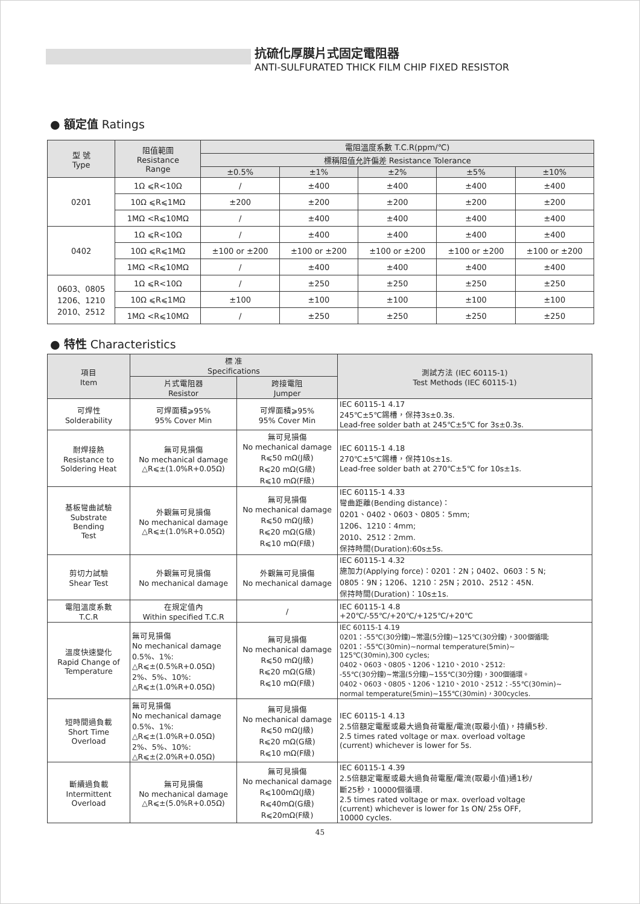抗硫化厚膜片式固定電阻器
ANTI-SULFURATED THICK FILM CHIP FIXED RESISTOR
● 額定值 Ratings
| 型 號 Type | 阻值範圍 Resistance Range | 電阻溫度系數 T.C.R(ppm/℃) | | | | |
| --- | --- | --- | --- | --- | --- | --- |
| | | 標稱阻值允許偏差 Resistance Tolerance | | | | |
| | | ±0.5% | ±1% | ±2% | ±5% | ±10% |
| 0201 | 1Ω ⩽R<10Ω | / | ±400 | ±400 | ±400 | ±400 |
| | 10Ω ⩽R⩽1MΩ | ±200 | ±200 | ±200 | ±200 | ±200 |
| | 1MΩ <R⩽10MΩ | / | ±400 | ±400 | ±400 | ±400 |
| 0402 | 1Ω ⩽R<10Ω | / | ±400 | ±400 | ±400 | ±400 |
| | 10Ω ⩽R⩽1MΩ | ±100 or ±200 | ±100 or ±200 | ±100 or ±200 | ±100 or ±200 | ±100 or ±200 |
| | 1MΩ <R⩽10MΩ | / | ±400 | ±400 | ±400 | ±400 |
| 0603、0805 1206、1210 2010、2512 | 1Ω ⩽R<10Ω | / | ±250 | ±250 | ±250 | ±250 |
| | 10Ω ⩽R⩽1MΩ | ±100 | ±100 | ±100 | ±100 | ±100 |
| | 1MΩ <R⩽10MΩ | / | ±250 | ±250 | ±250 | ±250 |
● 特性 Characteristics
| 項目 Item | 標 准 Specifications | | 測試方法 (IEC 60115-1) Test Methods (IEC 60115-1) |
| --- | --- | --- | --- |
| | 片式電阻器 Resistor | 跨接電阻 Jumper | |
| 可焊性 Solderability | 可焊面積⩾95% 95% Cover Min | 可焊面積⩾95% 95% Cover Min | IEC 60115-1 4.17 245℃±5℃錫槽，保持3s±0.3s. Lead-free solder bath at 245℃±5℃ for 3s±0.3s. |
| 耐焊接熱 Resistance to Soldering Heat | 無可見損傷 No mechanical damage △R⩽±(1.0%R+0.05Ω) | 無可見損傷 No mechanical damage R⩽50 mΩ(J級) R⩽20 mΩ(G級) R⩽10 mΩ(F級) | IEC 60115-1 4.18 270℃±5℃錫槽，保持10s±1s. Lead-free solder bath at 270℃±5℃ for 10s±1s. |
| 基板彎曲試驗 Substrate Bending Test | 外觀無可見損傷 No mechanical damage △R⩽±(1.0%R+0.05Ω) | 無可見損傷 No mechanical damage R⩽50 mΩ(J級) R⩽20 mΩ(G級) R⩽10 mΩ(F級) | IEC 60115-1 4.33 彎曲距離(Bending distance)： 0201、0402、0603、0805：5mm; 1206、1210：4mm; 2010、2512：2mm. 保持時間(Duration):60s±5s. |
| 剪切力試驗 Shear Test | 外觀無可見損傷 No mechanical damage | 外觀無可見損傷 No mechanical damage | IEC 60115-1 4.32 施加力(Applying force)：0201：2N；0402、0603：5 N; 0805：9N；1206、1210：25N；2010、2512：45N. 保持時間(Duration)：10s±1s. |
| 電阻溫度系數 T.C.R | 在規定值內 Within specified T.C.R | / | IEC 60115-1 4.8 +20℃/-55℃/+20℃/+125℃/+20℃ |
| 溫度快速變化 Rapid Change of Temperature | 無可見損傷 No mechanical damage 0.5%、1%: △R⩽±(0.5%R+0.05Ω) 2%、5%、10%: △R⩽±(1.0%R+0.05Ω) | 無可見損傷 No mechanical damage R⩽50 mΩ(J級) R⩽20 mΩ(G級) R⩽10 mΩ(F級) | IEC 60115-1 4.19 0201：-55℃(30分鐘)~常温(5分鐘)~125℃(30分鐘)，300個循環; 0201：-55℃(30min)~normal temperature(5min)~ 125℃(30min),300 cycles; 0402、0603、0805、1206、1210、2010、2512: -55℃(30分鐘)~常溫(5分鐘)~155℃(30分鐘)，300個循環。 0402、0603、0805、1206、1210、2010、2512：-55℃(30min)~ normal temperature(5min)~155℃(30min)，300cycles. |
| 短時間過負載 Short Time Overload | 無可見損傷 No mechanical damage 0.5%、1%: △R⩽±(1.0%R+0.05Ω) 2%、5%、10%: △R⩽±(2.0%R+0.05Ω) | 無可見損傷 No mechanical damage R⩽50 mΩ(J級) R⩽20 mΩ(G級) R⩽10 mΩ(F級) | IEC 60115-1 4.13 2.5倍額定電壓或最大過負荷電壓/電流(取最小值)，持續5秒. 2.5 times rated voltage or max. overload voltage (current) whichever is lower for 5s. |
| 斷續過負載 Intermittent Overload | 無可見損傷 No mechanical damage △R⩽±(5.0%R+0.05Ω) | 無可見損傷 No mechanical damage R⩽100mΩ(J級) R⩽40mΩ(G級) R⩽20mΩ(F級) | IEC 60115-1 4.39 2.5倍額定電壓或最大過負荷電壓/電流(取最小值)通1秒/ 斷25秒，10000個循環. 2.5 times rated voltage or max. overload voltage (current) whichever is lower for 1s ON/ 25s OFF, 10000 cycles. |
45